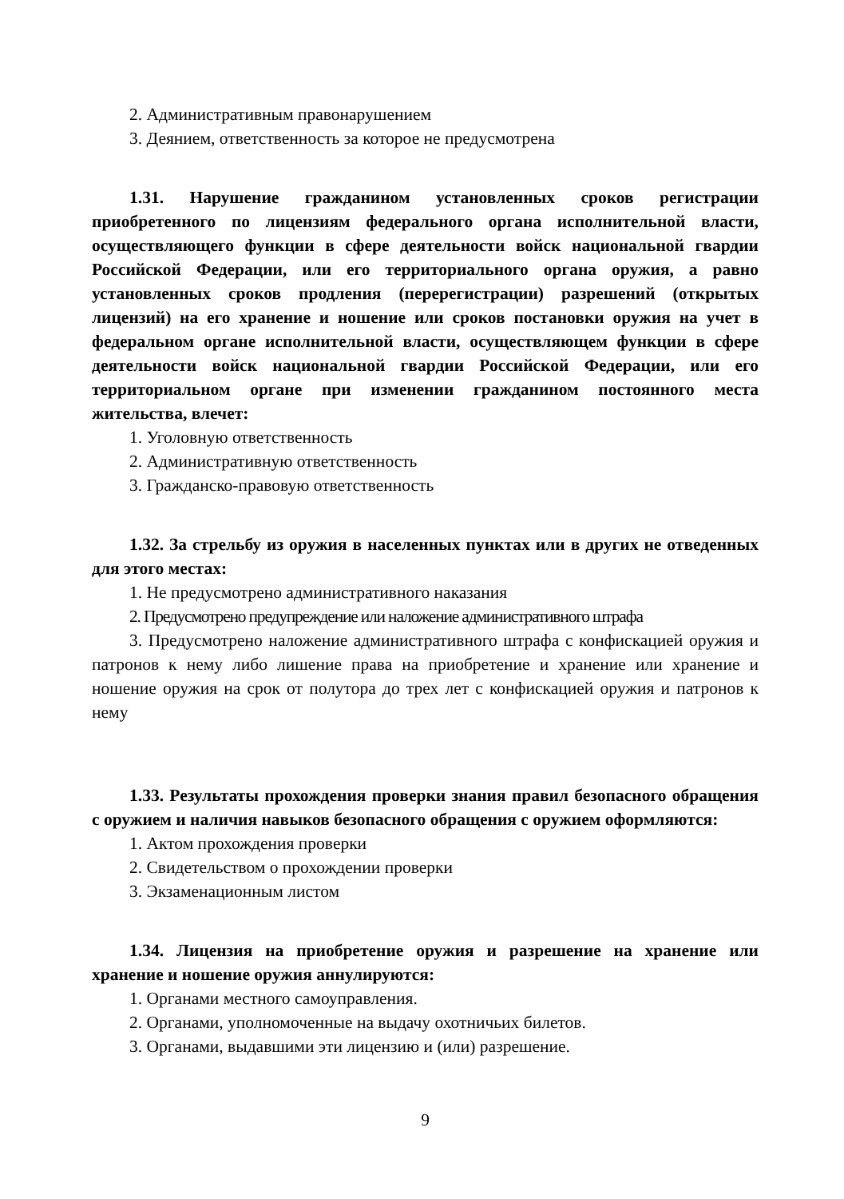2. Административным правонарушением
3. Деянием, ответственность за которое не предусмотрена
1.31. Нарушение гражданином установленных сроков регистрации приобретенного по лицензиям федерального органа исполнительной власти, осуществляющего функции в сфере деятельности войск национальной гвардии Российской Федерации, или его территориального органа оружия, а равно установленных сроков продления (перерегистрации) разрешений (открытых лицензий) на его хранение и ношение или сроков постановки оружия на учет в федеральном органе исполнительной власти, осуществляющем функции в сфере деятельности войск национальной гвардии Российской Федерации, или его территориальном органе при изменении гражданином постоянного места жительства, влечет:
1. Уголовную ответственность
2. Административную ответственность
3. Гражданско-правовую ответственность
1.32. За стрельбу из оружия в населенных пунктах или в других не отведенных для этого местах:
1. Не предусмотрено административного наказания
2. Предусмотрено предупреждение или наложение административного штрафа
3. Предусмотрено наложение административного штрафа с конфискацией оружия и патронов к нему либо лишение права на приобретение и хранение или хранение и ношение оружия на срок от полутора до трех лет с конфискацией оружия и патронов к нему
1.33. Результаты прохождения проверки знания правил безопасного обращения с оружием и наличия навыков безопасного обращения с оружием оформляются:
1. Актом прохождения проверки
2. Свидетельством о прохождении проверки
3. Экзаменационным листом
1.34. Лицензия на приобретение оружия и разрешение на хранение или хранение и ношение оружия аннулируются:
1. Органами местного самоуправления.
2. Органами, уполномоченные на выдачу охотничьих билетов.
3. Органами, выдавшими эти лицензию и (или) разрешение.
9